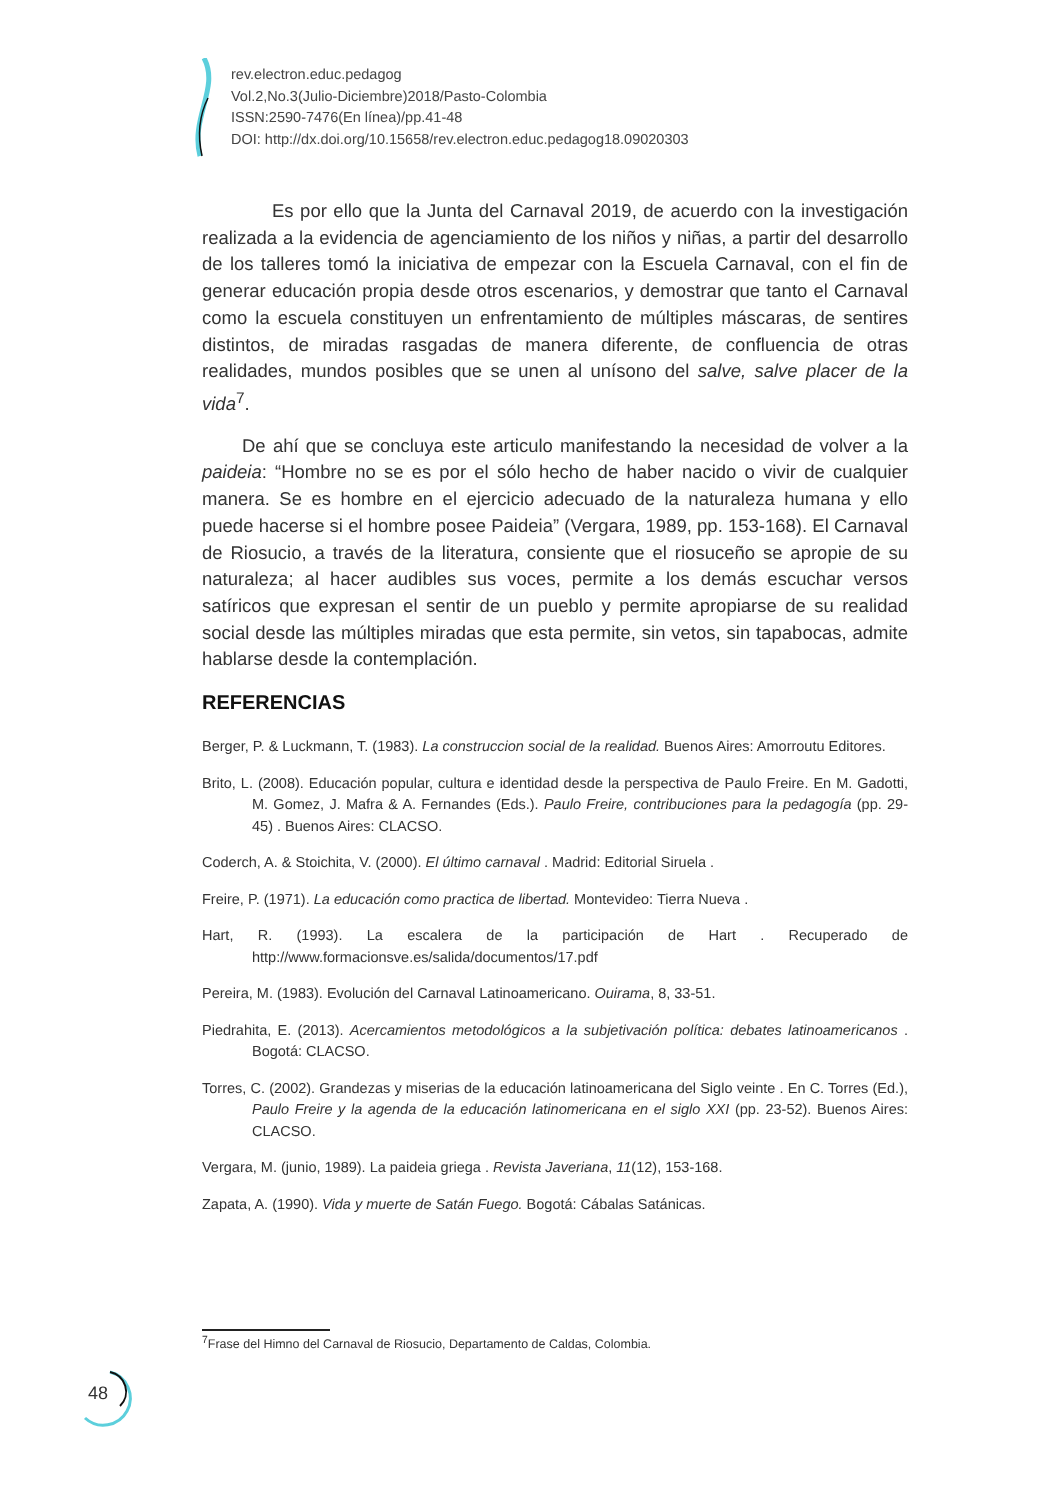rev.electron.educ.pedagog
Vol.2,No.3(Julio-Diciembre)2018/Pasto-Colombia
ISSN:2590-7476(En línea)/pp.41-48
DOI: http://dx.doi.org/10.15658/rev.electron.educ.pedagog18.09020303
Es por ello que la Junta del Carnaval 2019, de acuerdo con la investigación realizada a la evidencia de agenciamiento de los niños y niñas, a partir del desarrollo de los talleres tomó la iniciativa de empezar con la Escuela Carnaval, con el fin de generar educación propia desde otros escenarios, y demostrar que tanto el Carnaval como la escuela constituyen un enfrentamiento de múltiples máscaras, de sentires distintos, de miradas rasgadas de manera diferente, de confluencia de otras realidades, mundos posibles que se unen al unísono del salve, salve placer de la vida<sup>7</sup>.
De ahí que se concluya este articulo manifestando la necesidad de volver a la paideia: “Hombre no se es por el sólo hecho de haber nacido o vivir de cualquier manera. Se es hombre en el ejercicio adecuado de la naturaleza humana y ello puede hacerse si el hombre posee Paideia” (Vergara, 1989, pp. 153-168). El Carnaval de Riosucio, a través de la literatura, consiente que el riosuceño se apropie de su naturaleza; al hacer audibles sus voces, permite a los demás escuchar versos satíricos que expresan el sentir de un pueblo y permite apropiarse de su realidad social desde las múltiples miradas que esta permite, sin vetos, sin tapabocas, admite hablarse desde la contemplación.
REFERENCIAS
Berger, P. & Luckmann, T. (1983). La construccion social de la realidad. Buenos Aires: Amorroutu Editores.
Brito, L. (2008). Educación popular, cultura e identidad desde la perspectiva de Paulo Freire. En M. Gadotti, M. Gomez, J. Mafra & A. Fernandes (Eds.). Paulo Freire, contribuciones para la pedagogía (pp. 29-45) . Buenos Aires: CLACSO.
Coderch, A. & Stoichita, V. (2000). El último carnaval . Madrid: Editorial Siruela .
Freire, P. (1971). La educación como practica de libertad. Montevideo: Tierra Nueva .
Hart, R. (1993). La escalera de la participación de Hart . Recuperado de http://www.formacionsve.es/salida/documentos/17.pdf
Pereira, M. (1983). Evolución del Carnaval Latinoamericano. Ouirama, 8, 33-51.
Piedrahita, E. (2013). Acercamientos metodológicos a la subjetivación política: debates latinoamericanos . Bogotá: CLACSO.
Torres, C. (2002). Grandezas y miserias de la educación latinoamericana del Siglo veinte . En C. Torres (Ed.), Paulo Freire y la agenda de la educación latinomericana en el siglo XXI (pp. 23-52). Buenos Aires: CLACSO.
Vergara, M. (junio, 1989). La paideia griega . Revista Javeriana, 11(12), 153-168.
Zapata, A. (1990). Vida y muerte de Satán Fuego. Bogotá: Cábalas Satánicas.
<sup>7</sup> Frase del Himno del Carnaval de Riosucio, Departamento de Caldas, Colombia.
48